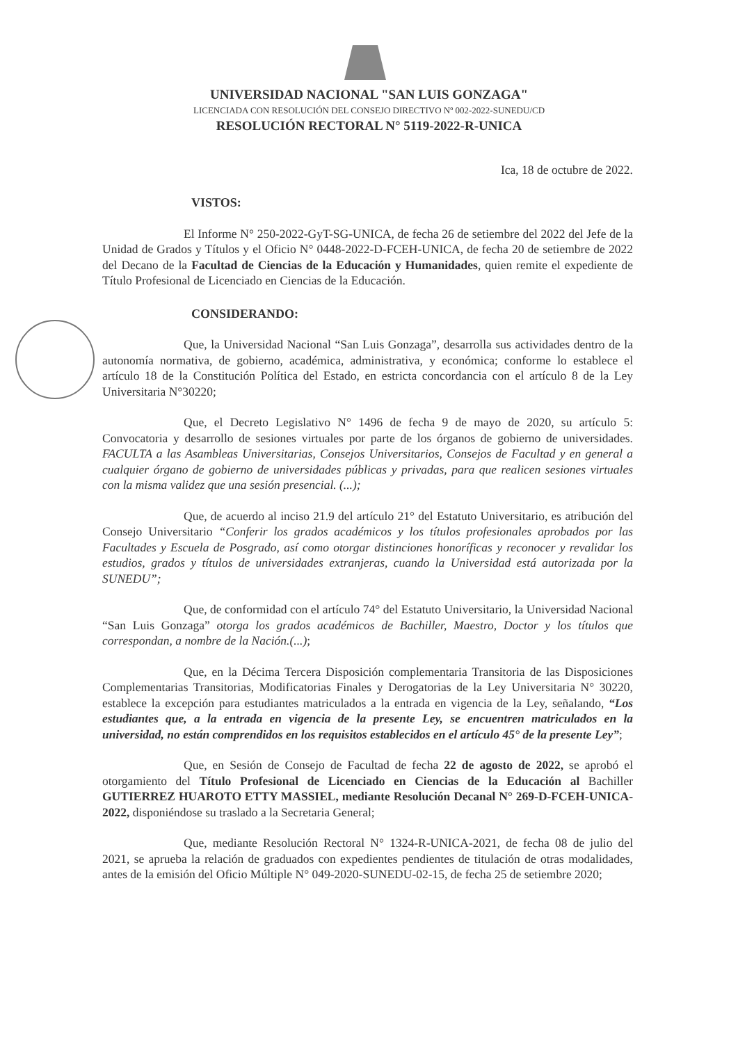UNIVERSIDAD NACIONAL "SAN LUIS GONZAGA"
LICENCIADA CON RESOLUCIÓN DEL CONSEJO DIRECTIVO Nº 002-2022-SUNEDU/CD
RESOLUCIÓN RECTORAL N° 5119-2022-R-UNICA
Ica, 18 de octubre de 2022.
VISTOS:
El Informe N° 250-2022-GyT-SG-UNICA, de fecha 26 de setiembre del 2022 del Jefe de la Unidad de Grados y Títulos y el Oficio N° 0448-2022-D-FCEH-UNICA, de fecha 20 de setiembre de 2022 del Decano de la Facultad de Ciencias de la Educación y Humanidades, quien remite el expediente de Título Profesional de Licenciado en Ciencias de la Educación.
CONSIDERANDO:
Que, la Universidad Nacional “San Luis Gonzaga”, desarrolla sus actividades dentro de la autonomía normativa, de gobierno, académica, administrativa, y económica; conforme lo establece el artículo 18 de la Constitución Política del Estado, en estricta concordancia con el artículo 8 de la Ley Universitaria N°30220;
Que, el Decreto Legislativo N° 1496 de fecha 9 de mayo de 2020, su artículo 5: Convocatoria y desarrollo de sesiones virtuales por parte de los órganos de gobierno de universidades. FACULTA a las Asambleas Universitarias, Consejos Universitarios, Consejos de Facultad y en general a cualquier órgano de gobierno de universidades públicas y privadas, para que realicen sesiones virtuales con la misma validez que una sesión presencial. (...);
Que, de acuerdo al inciso 21.9 del artículo 21° del Estatuto Universitario, es atribución del Consejo Universitario “Conferir los grados académicos y los títulos profesionales aprobados por las Facultades y Escuela de Posgrado, así como otorgar distinciones honoríficas y reconocer y revalidar los estudios, grados y títulos de universidades extranjeras, cuando la Universidad está autorizada por la SUNEDU”;
Que, de conformidad con el artículo 74° del Estatuto Universitario, la Universidad Nacional “San Luis Gonzaga” otorga los grados académicos de Bachiller, Maestro, Doctor y los títulos que correspondan, a nombre de la Nación.(...);
Que, en la Décima Tercera Disposición complementaria Transitoria de las Disposiciones Complementarias Transitorias, Modificatorias Finales y Derogatorias de la Ley Universitaria N° 30220, establece la excepción para estudiantes matriculados a la entrada en vigencia de la Ley, señalando, “Los estudiantes que, a la entrada en vigencia de la presente Ley, se encuentren matriculados en la universidad, no están comprendidos en los requisitos establecidos en el artículo 45° de la presente Ley”;
Que, en Sesión de Consejo de Facultad de fecha 22 de agosto de 2022, se aprobó el otorgamiento del Título Profesional de Licenciado en Ciencias de la Educación al Bachiller GUTIERREZ HUAROTO ETTY MASSIEL, mediante Resolución Decanal N° 269-D-FCEH-UNICA-2022, disponiéndose su traslado a la Secretaria General;
Que, mediante Resolución Rectoral N° 1324-R-UNICA-2021, de fecha 08 de julio del 2021, se aprueba la relación de graduados con expedientes pendientes de titulación de otras modalidades, antes de la emisión del Oficio Múltiple N° 049-2020-SUNEDU-02-15, de fecha 25 de setiembre 2020;